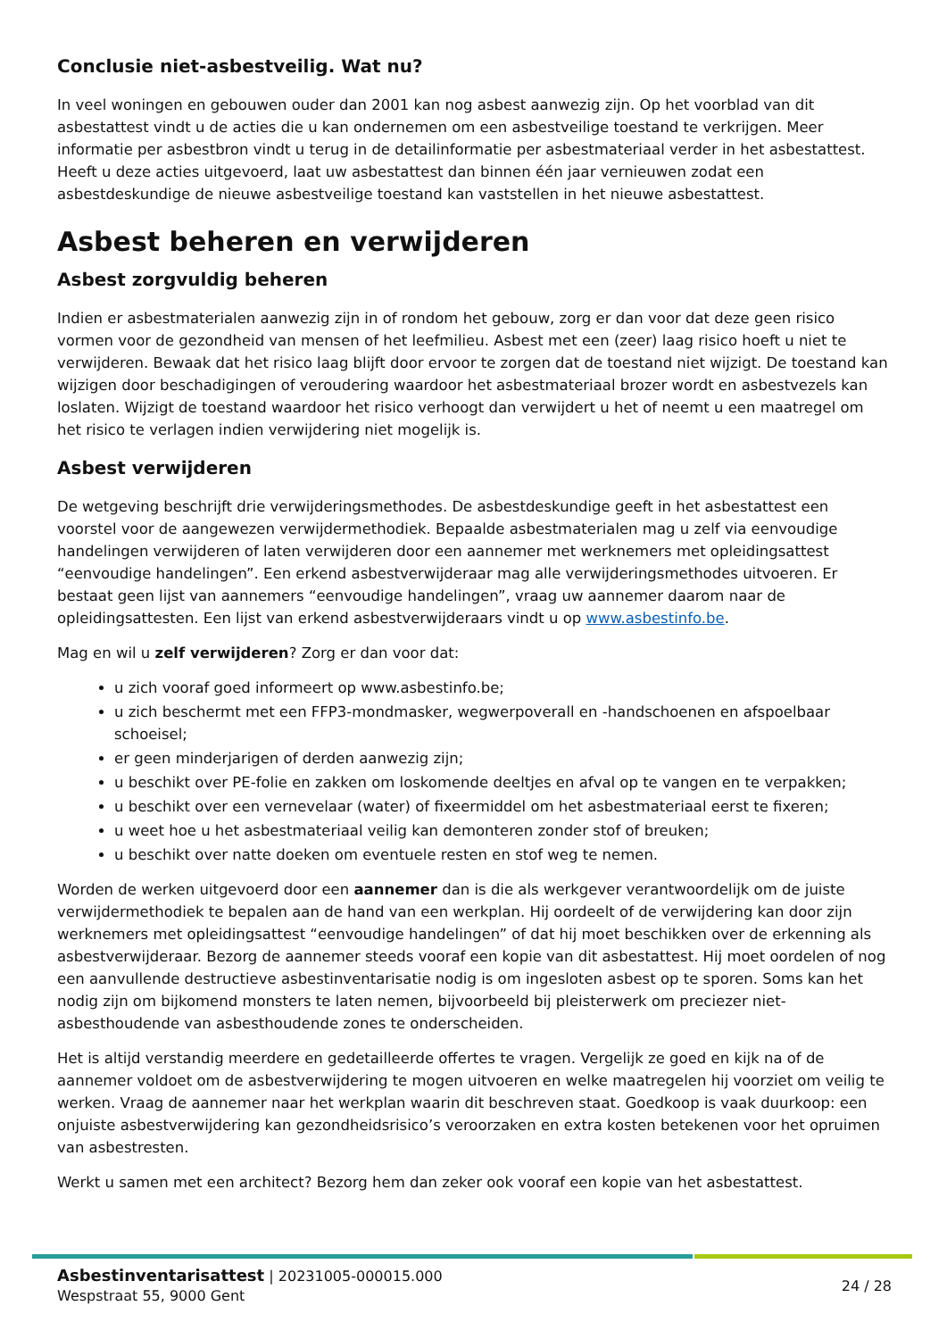Conclusie niet-asbestveilig. Wat nu?
In veel woningen en gebouwen ouder dan 2001 kan nog asbest aanwezig zijn. Op het voorblad van dit asbestattest vindt u de acties die u kan ondernemen om een asbestveilige toestand te verkrijgen. Meer informatie per asbestbron vindt u terug in de detailinformatie per asbestmateriaal verder in het asbestattest. Heeft u deze acties uitgevoerd, laat uw asbestattest dan binnen één jaar vernieuwen zodat een asbestdeskundige de nieuwe asbestveilige toestand kan vaststellen in het nieuwe asbestattest.
Asbest beheren en verwijderen
Asbest zorgvuldig beheren
Indien er asbestmaterialen aanwezig zijn in of rondom het gebouw, zorg er dan voor dat deze geen risico vormen voor de gezondheid van mensen of het leefmilieu. Asbest met een (zeer) laag risico hoeft u niet te verwijderen. Bewaak dat het risico laag blijft door ervoor te zorgen dat de toestand niet wijzigt. De toestand kan wijzigen door beschadigingen of veroudering waardoor het asbestmateriaal brozer wordt en asbestvezels kan loslaten. Wijzigt de toestand waardoor het risico verhoogt dan verwijdert u het of neemt u een maatregel om het risico te verlagen indien verwijdering niet mogelijk is.
Asbest verwijderen
De wetgeving beschrijft drie verwijderingsmethodes. De asbestdeskundige geeft in het asbestattest een voorstel voor de aangewezen verwijdermethodiek. Bepaalde asbestmaterialen mag u zelf via eenvoudige handelingen verwijderen of laten verwijderen door een aannemer met werknemers met opleidingsattest “eenvoudige handelingen”. Een erkend asbestverwijderaar mag alle verwijderingsmethodes uitvoeren. Er bestaat geen lijst van aannemers “eenvoudige handelingen”, vraag uw aannemer daarom naar de opleidingsattesten. Een lijst van erkend asbestverwijderaars vindt u op www.asbestinfo.be.
Mag en wil u zelf verwijderen? Zorg er dan voor dat:
u zich vooraf goed informeert op www.asbestinfo.be;
u zich beschermt met een FFP3-mondmasker, wegwerpoverall en -handschoenen en afspoelbaar schoeisel;
er geen minderjarigen of derden aanwezig zijn;
u beschikt over PE-folie en zakken om loskomende deeltjes en afval op te vangen en te verpakken;
u beschikt over een vernevelaar (water) of fixeermiddel om het asbestmateriaal eerst te fixeren;
u weet hoe u het asbestmateriaal veilig kan demonteren zonder stof of breuken;
u beschikt over natte doeken om eventuele resten en stof weg te nemen.
Worden de werken uitgevoerd door een aannemer dan is die als werkgever verantwoordelijk om de juiste verwijdermethodiek te bepalen aan de hand van een werkplan. Hij oordeelt of de verwijdering kan door zijn werknemers met opleidingsattest “eenvoudige handelingen” of dat hij moet beschikken over de erkenning als asbestverwijderaar. Bezorg de aannemer steeds vooraf een kopie van dit asbestattest. Hij moet oordelen of nog een aanvullende destructieve asbestinventarisatie nodig is om ingesloten asbest op te sporen. Soms kan het nodig zijn om bijkomend monsters te laten nemen, bijvoorbeeld bij pleisterwerk om preciezer niet-asbesthoudende van asbesthoudende zones te onderscheiden.
Het is altijd verstandig meerdere en gedetailleerde offertes te vragen. Vergelijk ze goed en kijk na of de aannemer voldoet om de asbestverwijdering te mogen uitvoeren en welke maatregelen hij voorziet om veilig te werken. Vraag de aannemer naar het werkplan waarin dit beschreven staat. Goedkoop is vaak duurkoop: een onjuiste asbestverwijdering kan gezondheidsrisico’s veroorzaken en extra kosten betekenen voor het opruimen van asbestresten.
Werkt u samen met een architect? Bezorg hem dan zeker ook vooraf een kopie van het asbestattest.
Asbestinventarisattest | 20231005-000015.000
Wespstraat 55, 9000 Gent
24 / 28